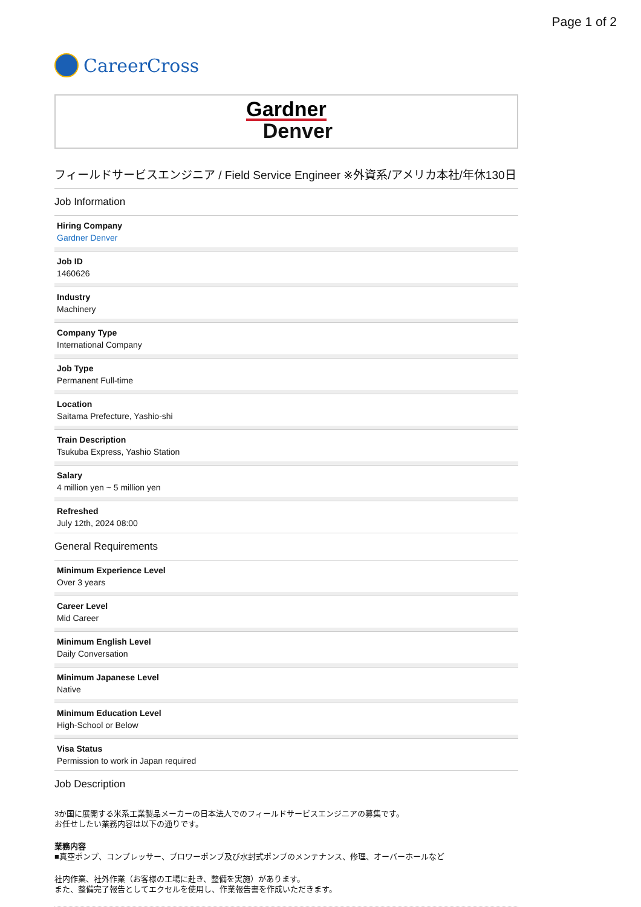Page 1 of 2
CareerCross
Gardner
Denver
フィールドサービスエンジニア / Field Service Engineer ※外資系/アメリカ本社/年休130日
Job Information
Hiring Company
Gardner Denver
Job ID
1460626
Industry
Machinery
Company Type
International Company
Job Type
Permanent Full-time
Location
Saitama Prefecture, Yashio-shi
Train Description
Tsukuba Express, Yashio Station
Salary
4 million yen ~ 5 million yen
Refreshed
July 12th, 2024 08:00
General Requirements
Minimum Experience Level
Over 3 years
Career Level
Mid Career
Minimum English Level
Daily Conversation
Minimum Japanese Level
Native
Minimum Education Level
High-School or Below
Visa Status
Permission to work in Japan required
Job Description
3か国に展開する米系工業製品メーカーの日本法人でのフィールドサービスエンジニアの募集です。
お任せしたい業務内容は以下の通りです。
業務内容
■真空ポンプ、コンプレッサー、ブロワーポンプ及び水封式ポンプのメンテナンス、修理、オーバーホールなど
社内作業、社外作業（お客様の工場に赴き、整備を実施）があります。
また、整備完了報告としてエクセルを使用し、作業報告書を作成いただきます。